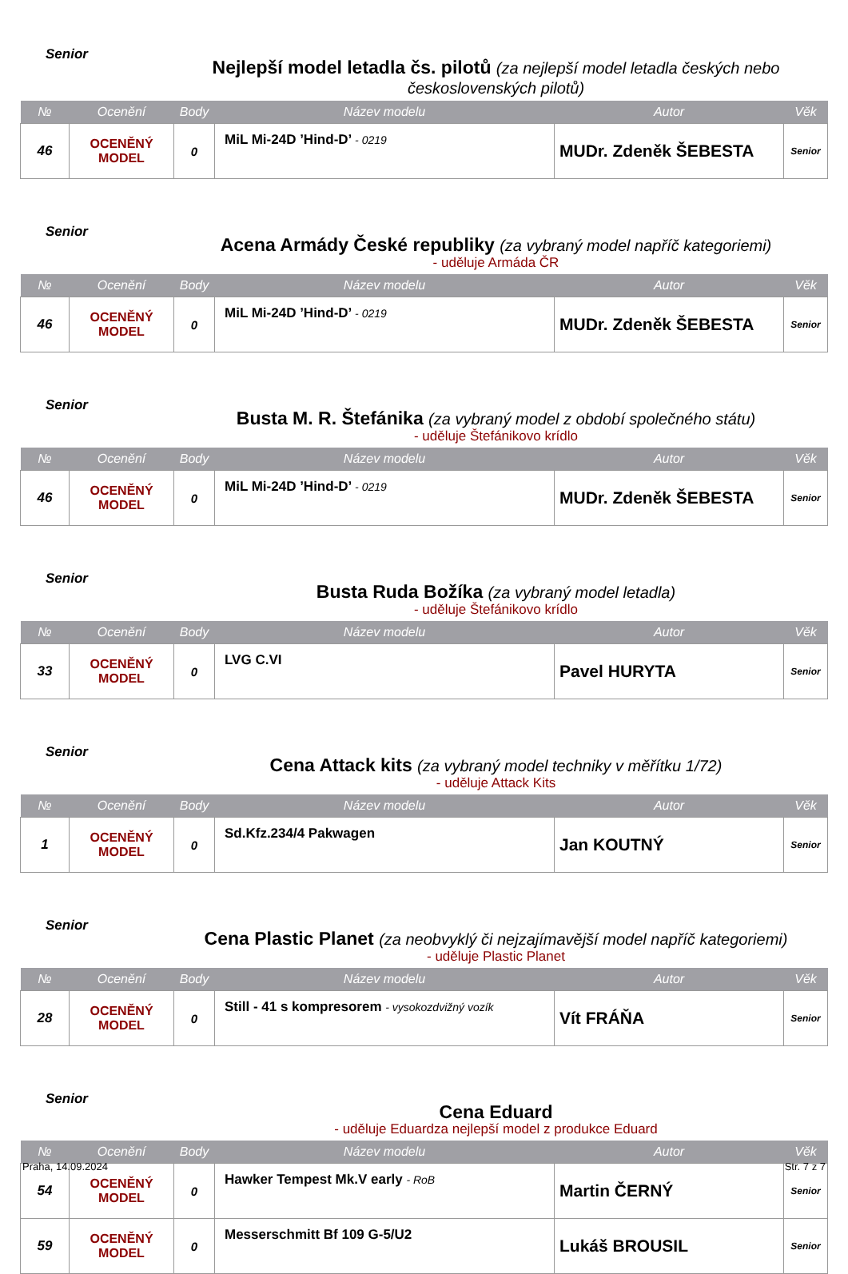Senior
Nejlepší model letadla čs. pilotů (za nejlepší model letadla českých nebo československých pilotů)
| № | Ocenění | Body | Název modelu | Autor | Věk |
| --- | --- | --- | --- | --- | --- |
| 46 | OCENĚNÝ MODEL | 0 | MiL Mi-24D ’Hind-D’ - 0219 | MUDr. Zdeněk ŠEBESTA | Senior |
Senior
Acena Armády České republiky (za vybraný model napříč kategoriemi)
- uděluje Armáda ČR
| № | Ocenění | Body | Název modelu | Autor | Věk |
| --- | --- | --- | --- | --- | --- |
| 46 | OCENĚNÝ MODEL | 0 | MiL Mi-24D ’Hind-D’ - 0219 | MUDr. Zdeněk ŠEBESTA | Senior |
Senior
Busta M. R. Štefánika (za vybraný model z období společného státu)
- uděluje Štefánikovo krídlo
| № | Ocenění | Body | Název modelu | Autor | Věk |
| --- | --- | --- | --- | --- | --- |
| 46 | OCENĚNÝ MODEL | 0 | MiL Mi-24D ’Hind-D’ - 0219 | MUDr. Zdeněk ŠEBESTA | Senior |
Senior
Busta Ruda Božíka (za vybraný model letadla)
- uděluje Štefánikovo krídlo
| № | Ocenění | Body | Název modelu | Autor | Věk |
| --- | --- | --- | --- | --- | --- |
| 33 | OCENĚNÝ MODEL | 0 | LVG C.VI | Pavel HURYTA | Senior |
Senior
Cena Attack kits (za vybraný model techniky v měřítku 1/72)
- uděluje Attack Kits
| № | Ocenění | Body | Název modelu | Autor | Věk |
| --- | --- | --- | --- | --- | --- |
| 1 | OCENĚNÝ MODEL | 0 | Sd.Kfz.234/4 Pakwagen | Jan KOUTNÝ | Senior |
Senior
Cena Plastic Planet (za neobvyklý či nejzajímavější model napříč kategoriemi)
- uděluje Plastic Planet
| № | Ocenění | Body | Název modelu | Autor | Věk |
| --- | --- | --- | --- | --- | --- |
| 28 | OCENĚNÝ MODEL | 0 | Still - 41 s kompresorem - vysokozdvižný vozík | Vít FRÁŇA | Senior |
Senior
Cena Eduard
- uděluje Eduardza nejlepší model z produkce Eduard
| № | Ocenění | Body | Název modelu | Autor | Věk |
| --- | --- | --- | --- | --- | --- |
| 54 | OCENĚNÝ MODEL | 0 | Hawker Tempest Mk.V early - RoB | Martin ČERNÝ | Senior |
| 59 | OCENĚNÝ MODEL | 0 | Messerschmitt Bf 109 G-5/U2 | Lukáš BROUSIL | Senior |
Praha, 14.09.2024 Str. 7 z 7